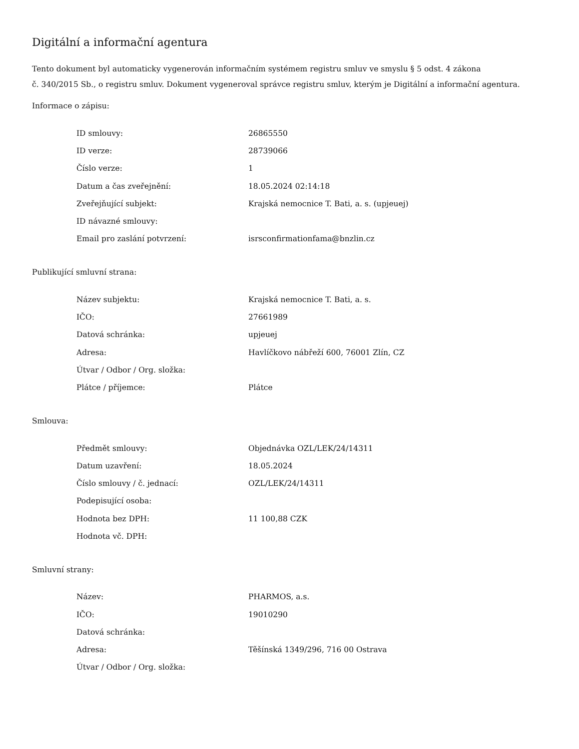Digitální a informační agentura
Tento dokument byl automaticky vygenerován informačním systémem registru smluv ve smyslu § 5 odst. 4 zákona
č. 340/2015 Sb., o registru smluv. Dokument vygeneroval správce registru smluv, kterým je Digitální a informační agentura.
Informace o zápisu:
| ID smlouvy: | 26865550 |
| ID verze: | 28739066 |
| Číslo verze: | 1 |
| Datum a čas zveřejnění: | 18.05.2024 02:14:18 |
| Zveřejňující subjekt: | Krajská nemocnice T. Bati, a. s. (upjeuej) |
| ID návazné smlouvy: | |
| Email pro zaslání potvrzení: | isrsconfirmationfama@bnzlin.cz |
Publikující smluvní strana:
| Název subjektu: | Krajská nemocnice T. Bati, a. s. |
| IČO: | 27661989 |
| Datová schránka: | upjeuej |
| Adresa: | Havlíčkovo nábřeží 600, 76001 Zlín, CZ |
| Útvar / Odbor / Org. složka: | |
| Plátce / příjemce: | Plátce |
Smlouva:
| Předmět smlouvy: | Objednávka OZL/LEK/24/14311 |
| Datum uzavření: | 18.05.2024 |
| Číslo smlouvy / č. jednací: | OZL/LEK/24/14311 |
| Podepisující osoba: | |
| Hodnota bez DPH: | 11 100,88 CZK |
| Hodnota vč. DPH: | |
Smluvní strany:
| Název: | PHARMOS, a.s. |
| IČO: | 19010290 |
| Datová schránka: | |
| Adresa: | Těšínská 1349/296, 716 00 Ostrava |
| Útvar / Odbor / Org. složka: | |